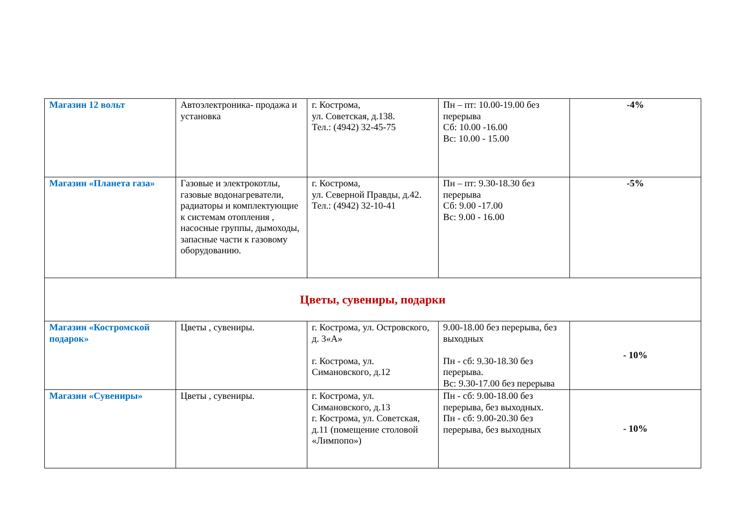| Магазин 12 вольт | Автоэлектроника- продажа и установка | г. Кострома, ул. Советская, д.138. Тел.: (4942) 32-45-75 | Пн – пт: 10.00-19.00 без перерыва Сб: 10.00 -16.00 Вс: 10.00 - 15.00 | -4% |
| Магазин «Планета газа» | Газовые и электрокотлы, газовые водонагреватели, радиаторы и комплектующие к системам отопления , насосные группы, дымоходы, запасные части к газовому оборудованию. | г. Кострома, ул. Северной Правды, д.42. Тел.: (4942) 32-10-41 | Пн – пт: 9.30-18.30 без перерыва Сб: 9.00 -17.00 Вс: 9.00 - 16.00 | -5% |
| Цветы, сувениры, подарки | | | | |
| Магазин «Костромской подарок» | Цветы , сувениры. | г. Кострома, ул. Островского, д. 3«А» г. Кострома, ул. Симановского, д.12 | 9.00-18.00 без перерыва, без выходных Пн - сб: 9.30-18.30 без перерыва. Вс: 9.30-17.00 без перерыва | - 10% |
| Магазин «Сувениры» | Цветы , сувениры. | г. Кострома, ул. Симановского, д.13 г. Кострома, ул. Советская, д.11 (помещение столовой «Лимпопо») | Пн - сб: 9.00-18.00 без перерыва, без выходных. Пн - сб: 9.00-20.30 без перерыва, без выходных | - 10% |